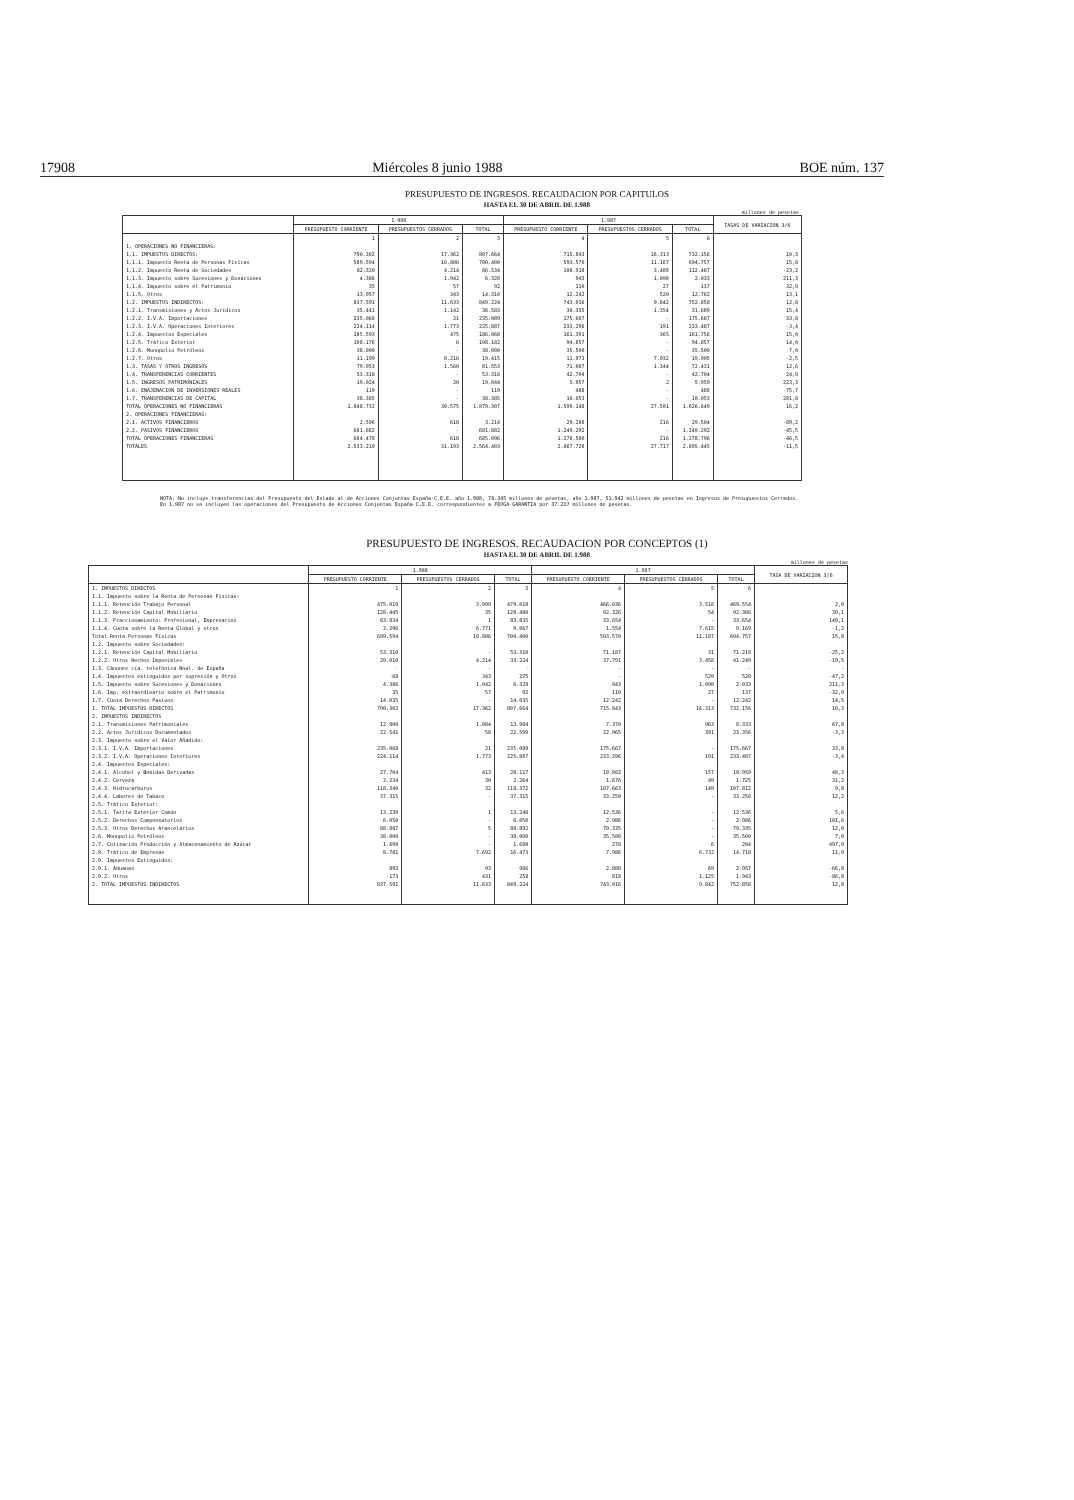17908 Miércoles 8 junio 1988 BOE núm. 137
PRESUPUESTO DE INGRESOS. RECAUDACION POR CAPITULOS
HASTA EL 30 DE ABRIL DE 1.988
millones de pesetas
| | 1.988 | | | 1.987 | | | TASAS DE VARIACION 3/6 |
| --- | --- | --- | --- | --- | --- | --- | --- |
| | PRESUPUESTO CORRIENTE | PRESUPUESTOS CERRADOS | TOTAL | PRESUPUESTO CORRIENTE | PRESUPUESTOS CERRADOS | TOTAL | |
| | 1 | 2 | 3 | 4 | 5 | 6 | |
| 1. OPERACIONES NO FINANCIERAS: | | | | | | | |
| 1.1. IMPUESTOS DIRECTOS: | 790.302 | 17.362 | 807.664 | 715.843 | 16.313 | 732.156 | 10,3 |
| 1.1.1. Impuesto Renta de Personas Físicas | 589.594 | 10.806 | 700.400 | 593.570 | 11.187 | 604.757 | 15,8 |
| 1.1.2. Impuesto Renta de Sociedades | 82.320 | 4.214 | 86.534 | 108.918 | 3.489 | 112.467 | -23,2 |
| 1.1.3. Impuesto sobre Sucesiones y Donaciones | 4.386 | 1.942 | 6.328 | 943 | 1.090 | 2.033 | 211,3 |
| 1.1.4. Impuesto sobre el Patrimonio | 35 | 57 | 92 | 110 | 27 | 137 | 32,9 |
| 1.1.5. Otros | 13.957 | 343 | 14.310 | 12.242 | 520 | 12.762 | 13,1 |
| 1.2. IMPUESTOS INDIRECTOS: | 837.591 | 11.633 | 849.224 | 743.016 | 9.842 | 752.858 | 12,8 |
| 1.2.1. Transmisiones y Actos Jurídicos | 35.441 | 1.142 | 36.583 | 30.335 | 1.354 | 31.689 | 15,4 |
| 1.2.2. I.V.A. Importaciones | 235.068 | 21 | 235.089 | 175.667 | - | 175.667 | 33,8 |
| 1.2.3. I.V.A. Operaciones Interiores | 224.114 | 1.773 | 225.887 | 233.296 | 191 | 233.487 | -3,4 |
| 1.2.4. Impuestos Especiales | 185.593 | 475 | 186.068 | 161.391 | 365 | 161.756 | 15,0 |
| 1.2.5. Tráfico Exterior | 108.176 | 6 | 108.182 | 94.857 | - | 94.857 | 14,0 |
| 1.2.6. Monopolio Petróleos | 38.000 | - | 38.000 | 35.500 | - | 35.500 | 7,0 |
| 1.2.7. Otros | 11.199 | 8.216 | 19.415 | 11.973 | 7.932 | 19.905 | -2,5 |
| 1.3. TASAS Y OTROS INGRESOS | 79.953 | 1.560 | 81.553 | 71.087 | 1.344 | 72.431 | 12,6 |
| 1.4. TRANSFERENCIAS CORRIENTES | 53.318 | - | 53.318 | 42.704 | - | 42.704 | 24,9 |
| 1.5. INGRESOS PATRIMONIALES | 19.024 | 20 | 19.044 | 5.957 | 2 | 5.959 | 223,3 |
| 1.6. ENAJENACION DE INVERSIONES REALES | 119 | - | 119 | 488 | - | 488 | -75,7 |
| 1.7. TRANSFERENCIAS DE CAPITAL | 38.385 | - | 38.385 | 10.053 | - | 10.053 | 281,8 |
| TOTAL OPERACIONES NO FINANCIERAS | 1.848.732 | 30.575 | 1.879.307 | 1.599.148 | 27.501 | 1.626.649 | 16,2 |
| 2. OPERACIONES FINANCIERAS: | | | | | | | |
| 2.1. ACTIVOS FINANCIEROS | 2.596 | 618 | 3.214 | 29.288 | 216 | 29.504 | -89,2 |
| 2.2. PASIVOS FINANCIEROS | 681.882 | - | 681.882 | 1.249.292 | - | 1.249.292 | -45,5 |
| TOTAL OPERACIONES FINANCIERAS | 684.478 | 618 | 685.096 | 1.278.580 | 216 | 1.278.796 | -46,5 |
| TOTALES | 2.533.210 | 31.193 | 2.564.403 | 2.867.728 | 27.717 | 2.895.445 | -11,5 |
NOTA: No incluye transferencias del Presupuesto del Estado al de Acciones Conjuntas España-C.E.E. año 1.988, 78.345 millones de pesetas, año 1.987, 51.942 millones de pesetas en Ingresos de Presupuestos Cerrados.
En 1.987 no se incluyen las operaciones del Presupuesto de Acciones Conjuntas España-C.E.E. correspondientes a FEOGA-GARANTIA por 37.237 millones de pesetas.
PRESUPUESTO DE INGRESOS. RECAUDACION POR CONCEPTOS (1)
HASTA EL 30 DE ABRIL DE 1.988
millones de pesetas
| | 1.988 | | | 1.987 | | | TASA DE VARIACION 3/6 |
| --- | --- | --- | --- | --- | --- | --- | --- |
| | PRESUPUESTO CORRIENTE | PRESUPUESTOS CERRADOS | TOTAL | PRESUPUESTO CORRIENTE | PRESUPUESTOS CERRADOS | TOTAL | |
| 1. IMPUESTOS DIRECTOS | 1 | 2 | 3 | 4 | 5 | 6 | |
| 1.1. Impuesto sobre la Renta de Personas Físicas: | | | | | | | |
| 1.1.1. Retención Trabajo Personal | 475.019 | 3.999 | 479.018 | 466.036 | 3.518 | 469.554 | 2,0 |
| 1.1.2. Retención Capital Mobiliario | 128.445 | 35 | 128.480 | 92.326 | 54 | 92.380 | 39,1 |
| 1.1.3. Fraccionamiento: Profesional, Empresarios | 83.834 | 1 | 83.835 | 33.654 | - | 33.654 | 149,1 |
| 1.1.4. Cuota sobre la Renta Global y otros | 2.296 | 6.771 | 9.067 | 1.554 | 7.615 | 9.169 | -1,2 |
| Total Renta Personas Físicas | 689.594 | 10.806 | 700.400 | 593.570 | 11.187 | 604.757 | 15,8 |
| 1.2. Impuesto sobre Sociedades: | | | | | | | |
| 1.2.1. Retención Capital Mobiliario | 53.310 | - | 53.310 | 71.187 | 31 | 71.218 | -25,2 |
| 1.2.2. Otros Hechos Imponibles | 29.010 | 4.214 | 33.224 | 37.791 | 3.458 | 41.249 | -19,5 |
| 1.3. Cánones cía. telefónica Nnal. de España | - | - | - | - | - | - | - |
| 1.4. Impuestos extinguidos por supresión y Otros | -68 | 343 | 275 | - | 520 | 520 | -47,2 |
| 1.5. Impuesto sobre Sucesiones y Donaciones | 4.386 | 1.942 | 6.328 | 943 | 1.090 | 2.033 | 211,3 |
| 1.6. Imp. extraordinario sobre el Patrimonio | 35 | 57 | 92 | 110 | 27 | 137 | -32,9 |
| 1.7. Cuota Derechos Pasivos | 14.035 | - | 14.035 | 12.242 | - | 12.242 | 14,5 |
| 1. TOTAL IMPUESTOS DIRECTOS | 790.302 | 17.362 | 807.664 | 715.843 | 16.313 | 732.156 | 10,3 |
| 2. IMPUESTOS INDIRECTOS | | | | | | | |
| 2.1. Transmisiones Patrimoniales | 12.900 | 1.084 | 13.984 | 7.370 | 963 | 8.333 | 67,8 |
| 2.2. Actos Jurídicos Documentados | 22.541 | 58 | 22.599 | 22.965 | 391 | 23.356 | -3,3 |
| 2.3. Impuesto sobre el Valor Añadido: | | | | | | | |
| 2.3.1. I.V.A. Importaciones | 235.068 | 21 | 235.089 | 175.667 | - | 175.667 | 33,8 |
| 2.3.2. I.V.A. Operaciones Interiores | 224.114 | 1.773 | 225.887 | 233.296 | 191 | 233.487 | -3,4 |
| 2.4. Impuestos Especiales: | | | | | | | |
| 2.4.1. Alcohol y Bebidas Derivadas | 27.704 | 413 | 28.117 | 18.802 | 157 | 18.959 | 48,3 |
| 2.4.2. Cerveza | 2.234 | 30 | 2.264 | 1.676 | 49 | 1.725 | 31,2 |
| 2.4.3. Hidrocarburos | 118.340 | 32 | 118.372 | 107.663 | 149 | 107.812 | 9,8 |
| 2.4.4. Labores de Tabaco | 37.315 | - | 37.315 | 33.250 | - | 33.250 | 12,2 |
| 2.5. Tráfico Exterior: | | | | | | | |
| 2.5.1. Tarifa Exterior Común | 13.239 | 1 | 13.240 | 12.536 | - | 12.536 | 5,6 |
| 2.5.2. Derechos Compensatorios | 6.050 | - | 6.050 | 2.986 | - | 2.986 | 101,6 |
| 2.5.3. Otros Derechos Arancelarios | 88.887 | 5 | 88.892 | 79.335 | - | 79.335 | 12,0 |
| 2.6. Monopolio Petróleos | 38.000 | - | 38.000 | 35.500 | - | 35.500 | 7,0 |
| 2.7. Cotización Producción y Almacenamiento de Azúcar | 1.698 | - | 1.698 | 278 | 6 | 284 | 497,9 |
| 2.8. Tráfico de Empresas | 8.781 | 7.692 | 16.473 | 7.986 | 6.732 | 14.718 | 11,9 |
| 2.9. Impuestos Extinguidos: | | | | | | | |
| 2.9.1. Aduanas | 893 | 93 | 986 | 2.888 | 69 | 2.957 | -66,8 |
| 2.9.2. Otros | -173 | 431 | 258 | 818 | 1.125 | 1.943 | -86,8 |
| 2. TOTAL IMPUESTOS INDIRECTOS | 837.591 | 11.633 | 849.224 | 743.016 | 9.842 | 752.858 | 12,8 |